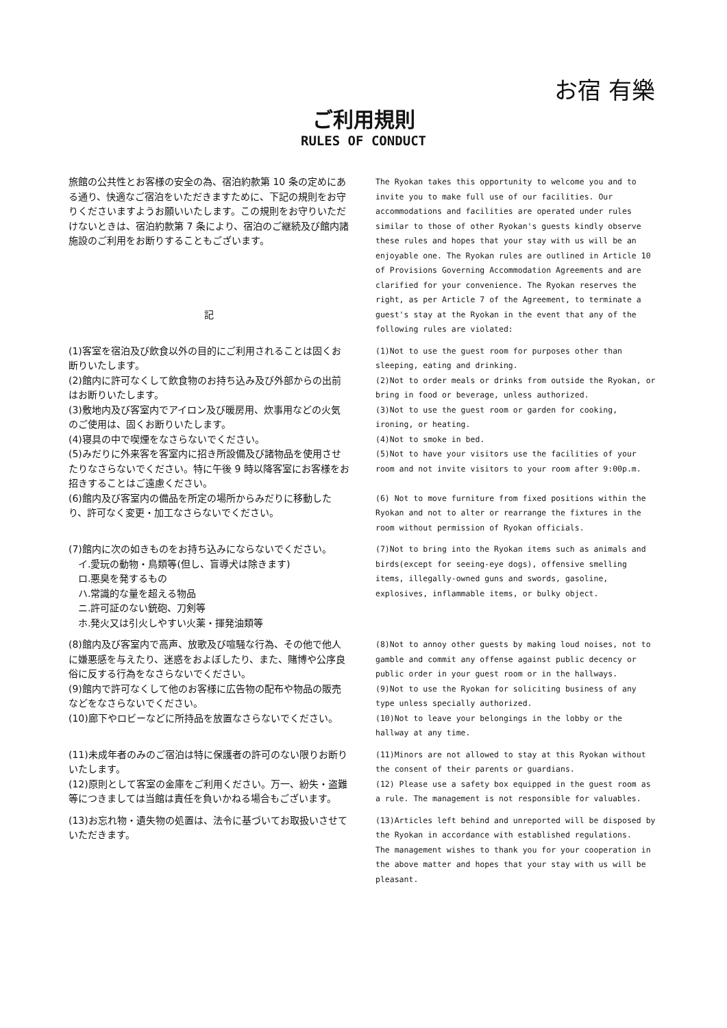お宿 有樂
ご利用規則
RULES OF CONDUCT
| 旅館の公共性とお客様の安全の為、宿泊約款第 10 条の定めにある通り、快適なご宿泊をいただきますために、下記の規則をお守りくださいますようお願いいたします。この規則をお守りいただけないときは、宿泊約款第 7 条により、宿泊のご継続及び館内諸施設のご利用をお断りすることもございます。 記 | The Ryokan takes this opportunity to welcome you and to invite you to make full use of our facilities. Our accommodations and facilities are operated under rules similar to those of other Ryokan's guests kindly observe these rules and hopes that your stay with us will be an enjoyable one. The Ryokan rules are outlined in Article 10 of Provisions Governing Accommodation Agreements and are clarified for your convenience. The Ryokan reserves the right, as per Article 7 of the Agreement, to terminate a guest's stay at the Ryokan in the event that any of the following rules are violated: |
| (1)客室を宿泊及び飲食以外の目的にご利用されることは固くお断りいたします。 (2)館内に許可なくして飲食物のお持ち込み及び外部からの出前はお断りいたします。 (3)敷地内及び客室内でアイロン及び暖房用、炊事用などの火気のご使用は、固くお断りいたします。 (4)寝具の中で喫煙をなさらないでください。 (5)みだりに外来客を客室内に招き所設備及び諸物品を使用させたりなさらないでください。特に午後 9 時以降客室にお客様をお招きすることはご遠慮ください。 (6)館内及び客室内の備品を所定の場所からみだりに移動したり、許可なく変更・加工なさらないでください。 | (1)Not to use the guest room for purposes other than sleeping, eating and drinking. (2)Not to order meals or drinks from outside the Ryokan, or bring in food or beverage, unless authorized. (3)Not to use the guest room or garden for cooking, ironing, or heating. (4)Not to smoke in bed. (5)Not to have your visitors use the facilities of your room and not invite visitors to your room after 9:00p.m. (6) Not to move furniture from fixed positions within the Ryokan and not to alter or rearrange the fixtures in the room without permission of Ryokan officials. |
| (7)館内に次の如きものをお持ち込みにならないでください。 イ.愛玩の動物・鳥類等(但し、盲導犬は除きます) ロ.悪臭を発するもの ハ.常識的な量を超える物品 ニ.許可証のない銃砲、刀剣等 ホ.発火又は引火しやすい火薬・揮発油類等 | (7)Not to bring into the Ryokan items such as animals and birds(except for seeing-eye dogs), offensive smelling items, illegally-owned guns and swords, gasoline, explosives, inflammable items, or bulky object. |
| (8)館内及び客室内で高声、放歌及び喧騒な行為、その他で他人に嫌悪感を与えたり、迷惑をおよぼしたり、また、賭博や公序良俗に反する行為をなさらないでください。 (9)館内で許可なくして他のお客様に広告物の配布や物品の販売などをなさらないでください。 (10)廊下やロビーなどに所持品を放置なさらないでください。 | (8)Not to annoy other guests by making loud noises, not to gamble and commit any offense against public decency or public order in your guest room or in the hallways. (9)Not to use the Ryokan for soliciting business of any type unless specially authorized. (10)Not to leave your belongings in the lobby or the hallway at any time. |
| (11)未成年者のみのご宿泊は特に保護者の許可のない限りお断りいたします。 (12)原則として客室の金庫をご利用ください。万一、紛失・盗難等につきましては当館は責任を負いかねる場合もございます。 | (11)Minors are not allowed to stay at this Ryokan without the consent of their parents or guardians. (12) Please use a safety box equipped in the guest room as a rule. The management is not responsible for valuables. |
| (13)お忘れ物・遺失物の処置は、法令に基づいてお取扱いさせていただきます。 | (13)Articles left behind and unreported will be disposed by the Ryokan in accordance with established regulations. The management wishes to thank you for your cooperation in the above matter and hopes that your stay with us will be pleasant. |